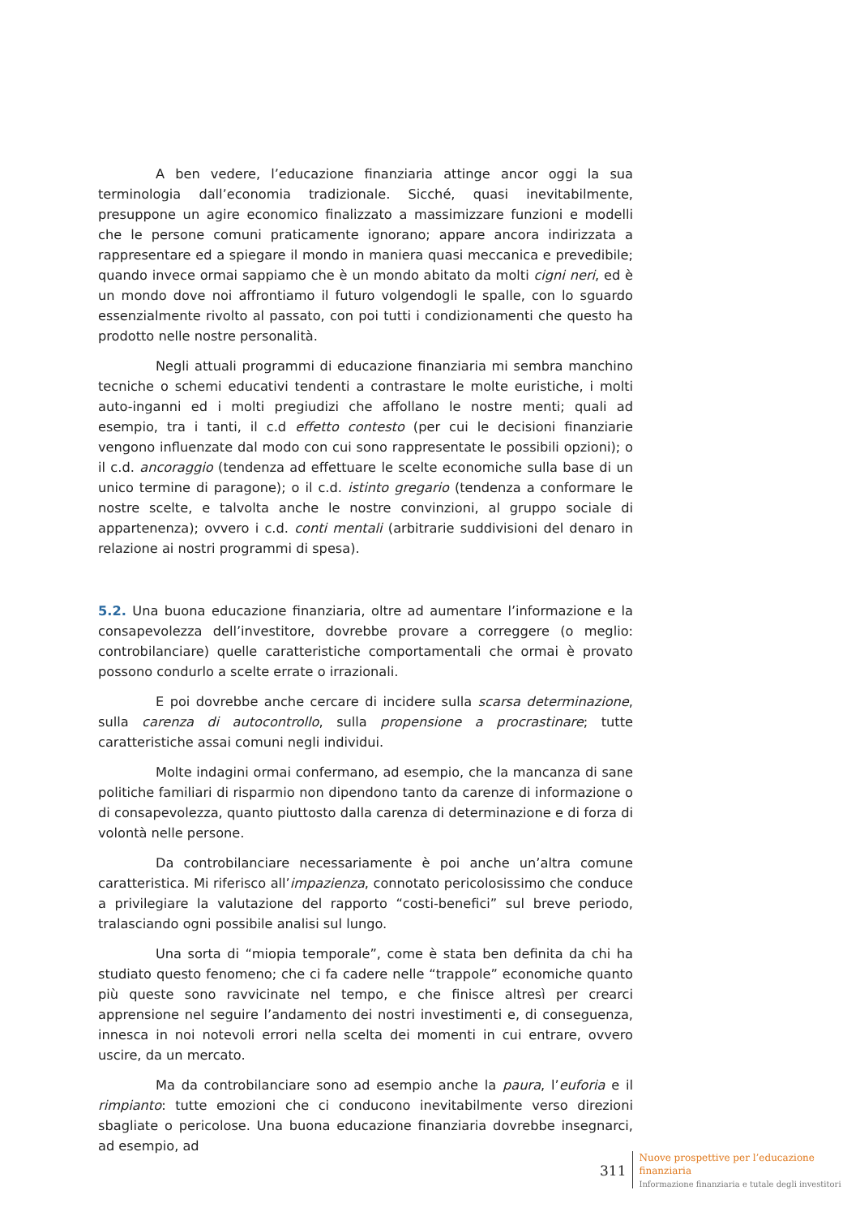A ben vedere, l’educazione finanziaria attinge ancor oggi la sua terminologia dall’economia tradizionale. Sicché, quasi inevitabilmente, presuppone un agire economico finalizzato a massimizzare funzioni e modelli che le persone comuni praticamente ignorano; appare ancora indirizzata a rappresentare ed a spiegare il mondo in maniera quasi meccanica e prevedibile; quando invece ormai sappiamo che è un mondo abitato da molti cigni neri, ed è un mondo dove noi affrontiamo il futuro volgendogli le spalle, con lo sguardo essenzialmente rivolto al passato, con poi tutti i condizionamenti che questo ha prodotto nelle nostre personalità.
Negli attuali programmi di educazione finanziaria mi sembra manchino tecniche o schemi educativi tendenti a contrastare le molte euristiche, i molti auto-inganni ed i molti pregiudizi che affollano le nostre menti; quali ad esempio, tra i tanti, il c.d effetto contesto (per cui le decisioni finanziarie vengono influenzate dal modo con cui sono rappresentate le possibili opzioni); o il c.d. ancoraggio (tendenza ad effettuare le scelte economiche sulla base di un unico termine di paragone); o il c.d. istinto gregario (tendenza a conformare le nostre scelte, e talvolta anche le nostre convinzioni, al gruppo sociale di appartenenza); ovvero i c.d. conti mentali (arbitrarie suddivisioni del denaro in relazione ai nostri programmi di spesa).
5.2. Una buona educazione finanziaria, oltre ad aumentare l’informazione e la consapevolezza dell’investitore, dovrebbe provare a correggere (o meglio: controbilanciare) quelle caratteristiche comportamentali che ormai è provato possono condurlo a scelte errate o irrazionali.
E poi dovrebbe anche cercare di incidere sulla scarsa determinazione, sulla carenza di autocontrollo, sulla propensione a procrastinare; tutte caratteristiche assai comuni negli individui.
Molte indagini ormai confermano, ad esempio, che la mancanza di sane politiche familiari di risparmio non dipendono tanto da carenze di informazione o di consapevolezza, quanto piuttosto dalla carenza di determinazione e di forza di volontà nelle persone.
Da controbilanciare necessariamente è poi anche un’altra comune caratteristica. Mi riferisco all’impazienza, connotato pericolosissimo che conduce a privilegiare la valutazione del rapporto “costi-benefici” sul breve periodo, tralasciando ogni possibile analisi sul lungo.
Una sorta di “miopia temporale”, come è stata ben definita da chi ha studiato questo fenomeno; che ci fa cadere nelle “trappole” economiche quanto più queste sono ravvicinate nel tempo, e che finisce altresì per crearci apprensione nel seguire l’andamento dei nostri investimenti e, di conseguenza, innesca in noi notevoli errori nella scelta dei momenti in cui entrare, ovvero uscire, da un mercato.
Ma da controbilanciare sono ad esempio anche la paura, l’euforia e il rimpianto: tutte emozioni che ci conducono inevitabilmente verso direzioni sbagliate o pericolose. Una buona educazione finanziaria dovrebbe insegnarci, ad esempio, ad
311
Nuove prospettive per l’educazione
finanziaria
Informazione finanziaria e tutale degli investitori